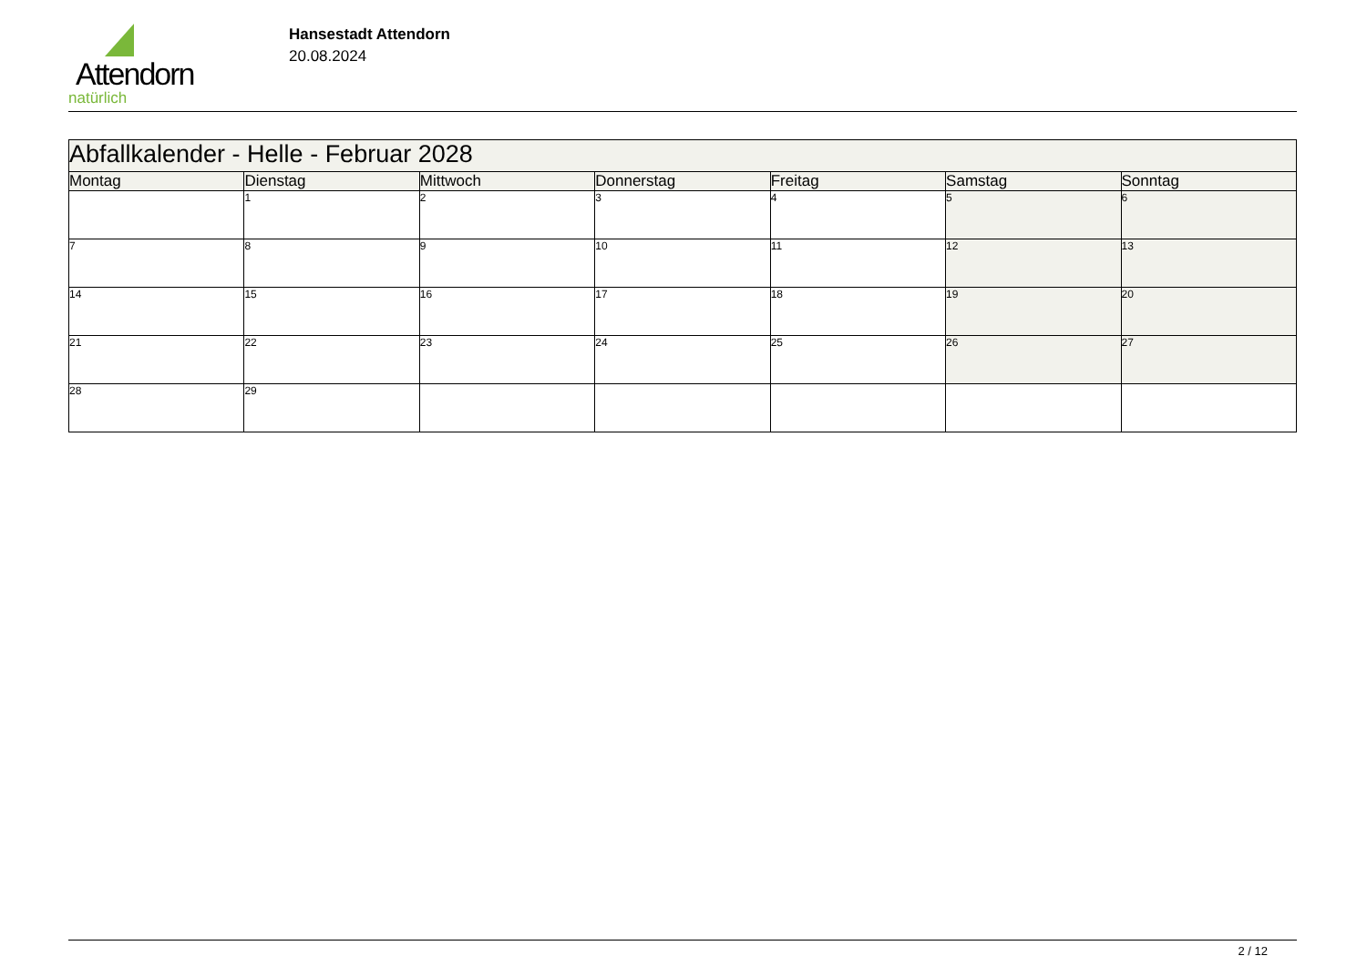Attendorn
natürlich
Hansestadt Attendorn
20.08.2024
| Abfallkalender - Helle - Februar 2028 | | | | | | |
| Montag | Dienstag | Mittwoch | Donnerstag | Freitag | Samstag | Sonntag |
| | 1 | 2 | 3 | 4 | 5 | 6 |
| 7 | 8 | 9 | 10 | 11 | 12 | 13 |
| 14 | 15 | 16 | 17 | 18 | 19 | 20 |
| 21 | 22 | 23 | 24 | 25 | 26 | 27 |
| 28 | 29 | | | | | |
2 / 12